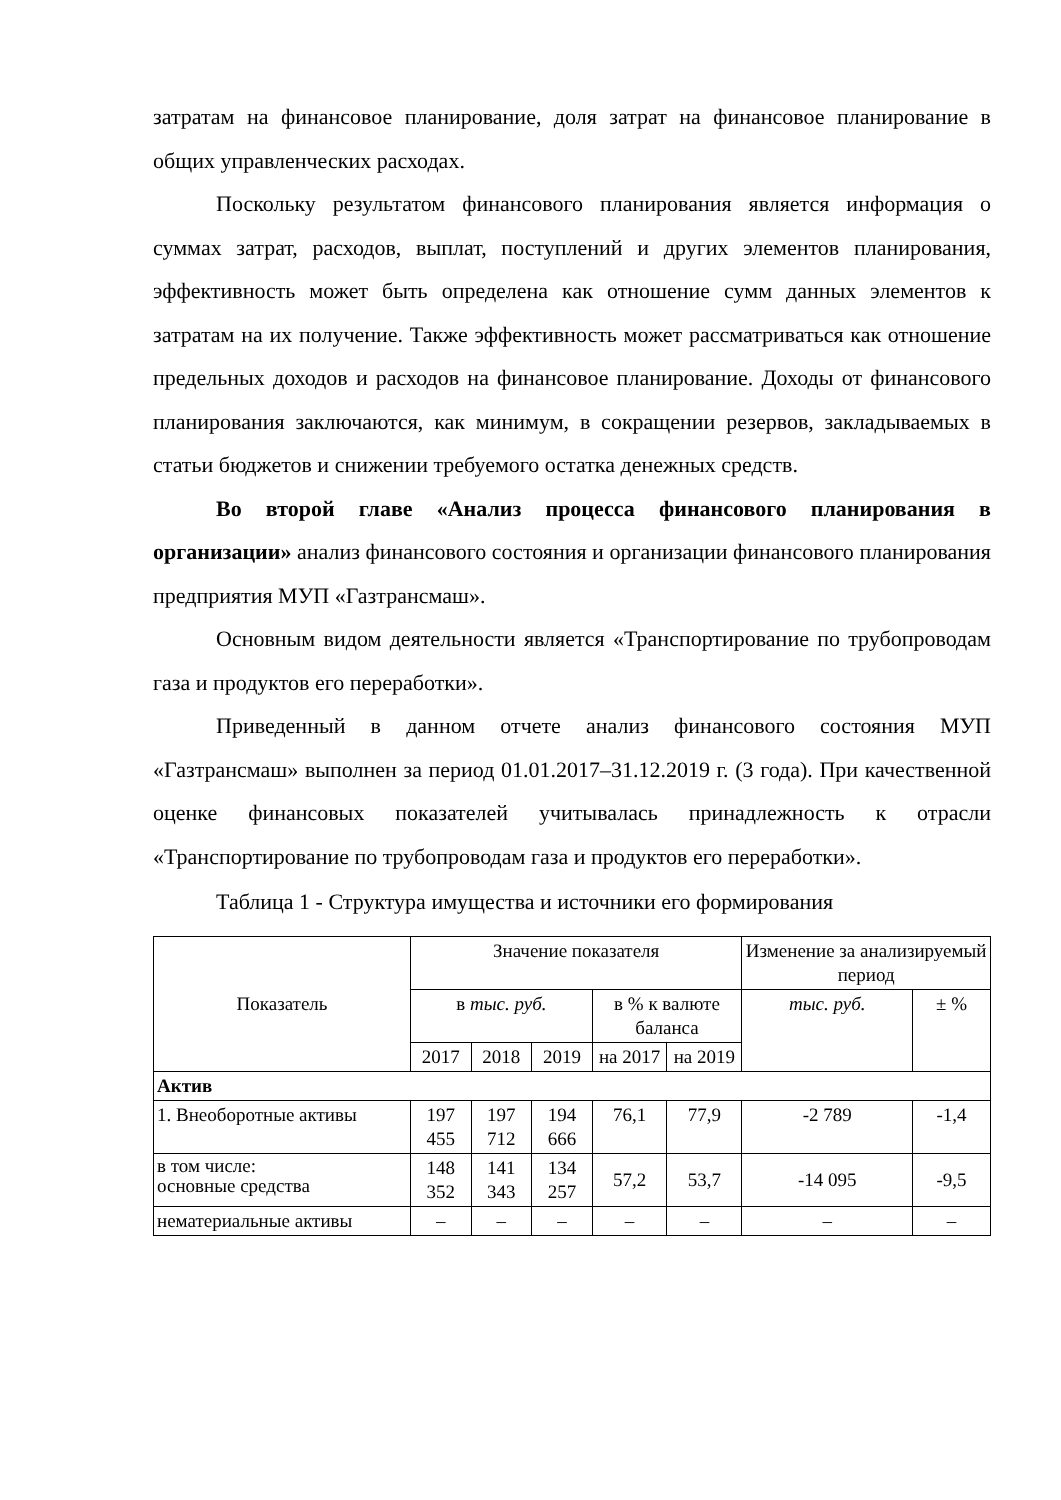затратам на финансовое планирование, доля затрат на финансовое планирование в общих управленческих расходах.
Поскольку результатом финансового планирования является информация о суммах затрат, расходов, выплат, поступлений и других элементов планирования, эффективность может быть определена как отношение сумм данных элементов к затратам на их получение. Также эффективность может рассматриваться как отношение предельных доходов и расходов на финансовое планирование. Доходы от финансового планирования заключаются, как минимум, в сокращении резервов, закладываемых в статьи бюджетов и снижении требуемого остатка денежных средств.
Во второй главе «Анализ процесса финансового планирования в организации» анализ финансового состояния и организации финансового планирования предприятия МУП «Газтрансмаш».
Основным видом деятельности является «Транспортирование по трубопроводам газа и продуктов его переработки».
Приведенный в данном отчете анализ финансового состояния МУП «Газтрансмаш» выполнен за период 01.01.2017–31.12.2019 г. (3 года). При качественной оценке финансовых показателей учитывалась принадлежность к отрасли «Транспортирование по трубопроводам газа и продуктов его переработки».
Таблица 1 - Структура имущества и источники его формирования
| Показатель | Значение показателя | | | | | Изменение за анализируемый период | |
| --- | --- | --- | --- | --- | --- | --- | --- |
| | в тыс. руб. | | | в % к валюте баланса | | тыс. руб. | ± % |
| | 2017 | 2018 | 2019 | на 2017 | на 2019 | | |
| Актив | | | | | | | |
| 1. Внеоборотные активы | 197 455 | 197 712 | 194 666 | 76,1 | 77,9 | -2 789 | -1,4 |
| в том числе: основные средства | 148 352 | 141 343 | 134 257 | 57,2 | 53,7 | -14 095 | -9,5 |
| нематериальные активы | – | – | – | – | – | – | – |